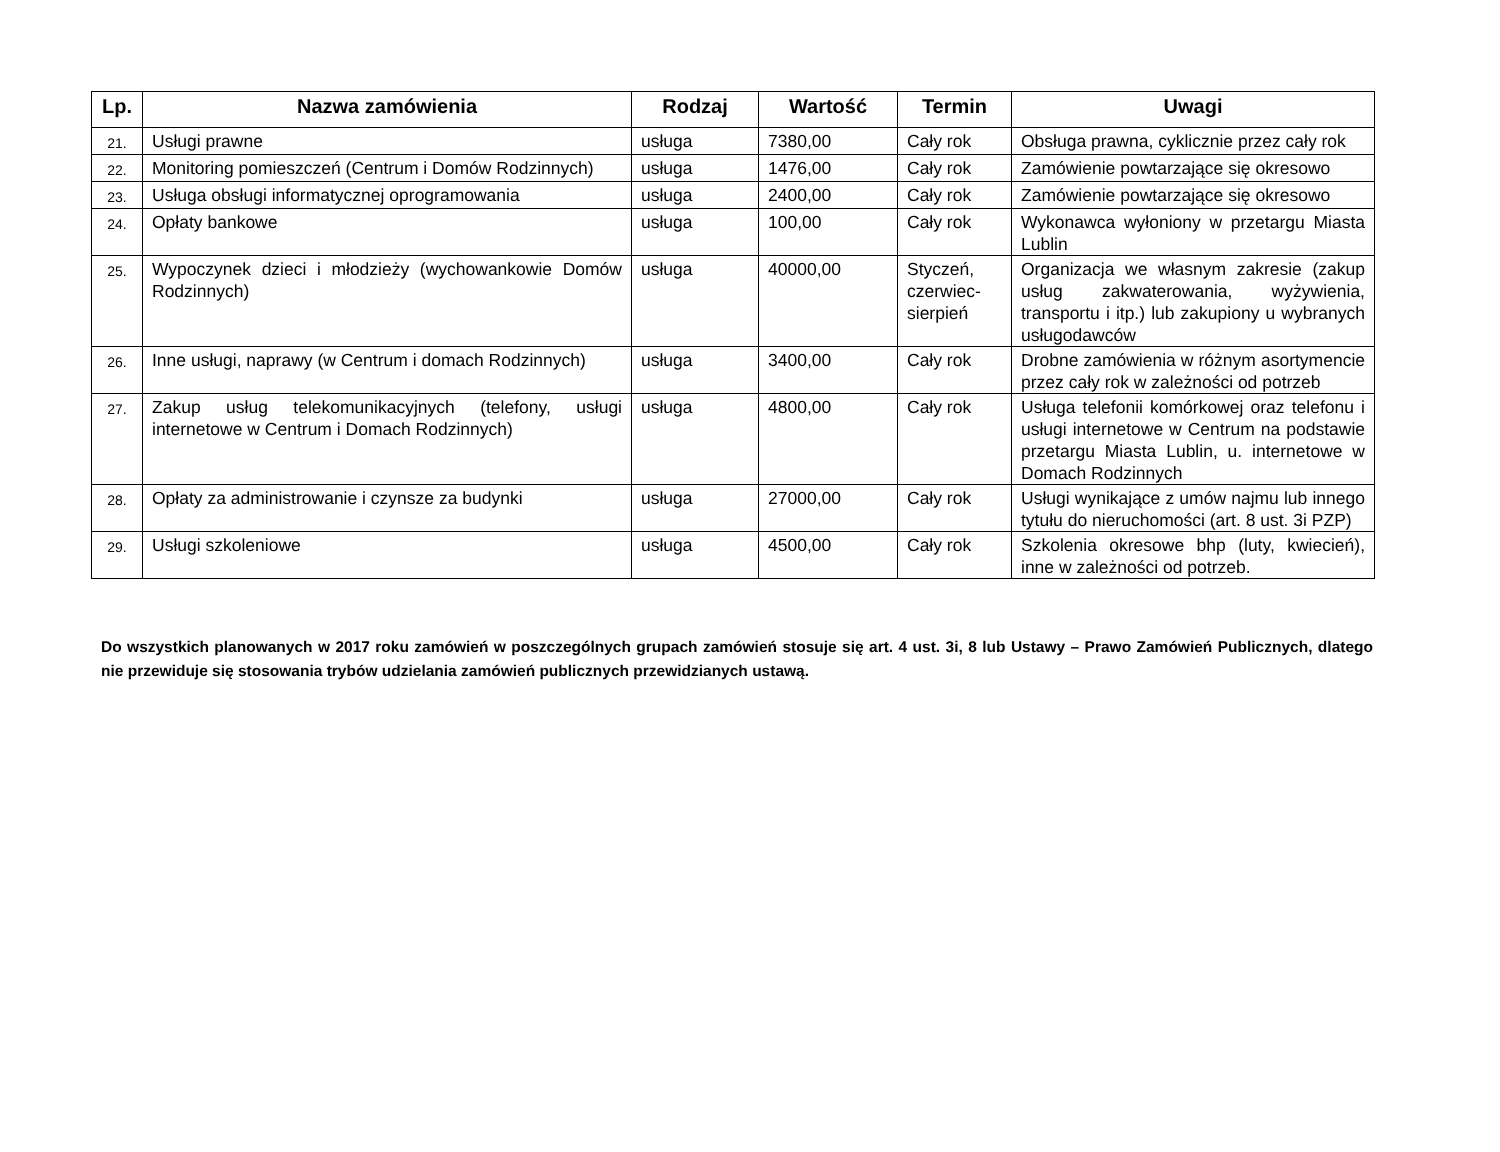| Lp. | Nazwa zamówienia | Rodzaj | Wartość | Termin | Uwagi |
| --- | --- | --- | --- | --- | --- |
| 21. | Usługi prawne | usługa | 7380,00 | Cały rok | Obsługa prawna, cyklicznie przez cały rok |
| 22. | Monitoring pomieszczeń (Centrum i Domów Rodzinnych) | usługa | 1476,00 | Cały rok | Zamówienie powtarzające się okresowo |
| 23. | Usługa obsługi informatycznej oprogramowania | usługa | 2400,00 | Cały rok | Zamówienie powtarzające się okresowo |
| 24. | Opłaty bankowe | usługa | 100,00 | Cały rok | Wykonawca wyłoniony w przetargu Miasta Lublin |
| 25. | Wypoczynek dzieci i młodzieży (wychowankowie Domów Rodzinnych) | usługa | 40000,00 | Styczeń, czerwiec-sierpień | Organizacja we własnym zakresie (zakup usług zakwaterowania, wyżywienia, transportu i itp.) lub zakupiony u wybranych usługodawców |
| 26. | Inne usługi, naprawy (w Centrum i domach Rodzinnych) | usługa | 3400,00 | Cały rok | Drobne zamówienia w różnym asortymencie przez cały rok w zależności od potrzeb |
| 27. | Zakup usług telekomunikacyjnych (telefony, usługi internetowe w Centrum i Domach Rodzinnych) | usługa | 4800,00 | Cały rok | Usługa telefonii komórkowej oraz telefonu i usługi internetowe w Centrum na podstawie przetargu Miasta Lublin, u. internetowe w Domach Rodzinnych |
| 28. | Opłaty za administrowanie i czynsze za budynki | usługa | 27000,00 | Cały rok | Usługi wynikające z umów najmu lub innego tytułu do nieruchomości (art. 8 ust. 3i PZP) |
| 29. | Usługi szkoleniowe | usługa | 4500,00 | Cały rok | Szkolenia okresowe bhp (luty, kwiecień), inne w zależności od potrzeb. |
Do wszystkich planowanych w 2017 roku zamówień w poszczególnych grupach zamówień stosuje się art. 4 ust. 3i, 8 lub Ustawy – Prawo Zamówień Publicznych, dlatego nie przewiduje się stosowania trybów udzielania zamówień publicznych przewidzianych ustawą.